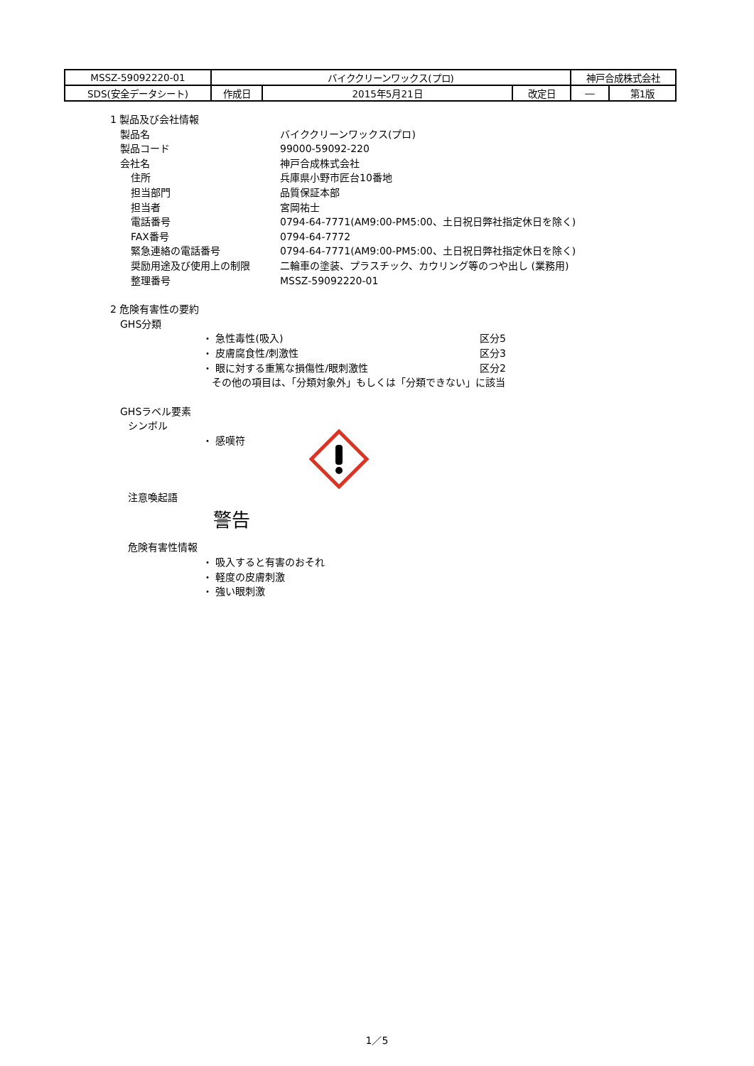| MSSZ-59092220-01 | バイククリーンワックス(プロ) | | | 神戸合成株式会社 | |
| SDS(安全データシート) | 作成日 | 2015年5月21日 | 改定日 | ― | 第1版 |
1 製品及び会社情報
製品名 バイククリーンワックス(プロ)
製品コード 99000-59092-220
会社名 神戸合成株式会社
住所 兵庫県小野市匠台10番地
担当部門 品質保証本部
担当者 宮岡祐士
電話番号 0794-64-7771(AM9:00-PM5:00、土日祝日弊社指定休日を除く)
FAX番号 0794-64-7772
緊急連絡の電話番号 0794-64-7771(AM9:00-PM5:00、土日祝日弊社指定休日を除く)
奨励用途及び使用上の制限 二輪車の塗装、プラスチック、カウリング等のつや出し (業務用)
整理番号 MSSZ-59092220-01
2 危険有害性の要約
GHS分類
・ 急性毒性(吸入) 区分5
・ 皮膚腐食性/刺激性 区分3
・ 眼に対する重篤な損傷性/眼刺激性 区分2
その他の項目は、「分類対象外」もしくは「分類できない」に該当
GHSラベル要素
シンボル
・ 感嘆符
注意喚起語
警告
危険有害性情報
・ 吸入すると有害のおそれ
・ 軽度の皮膚刺激
・ 強い眼刺激
1／5